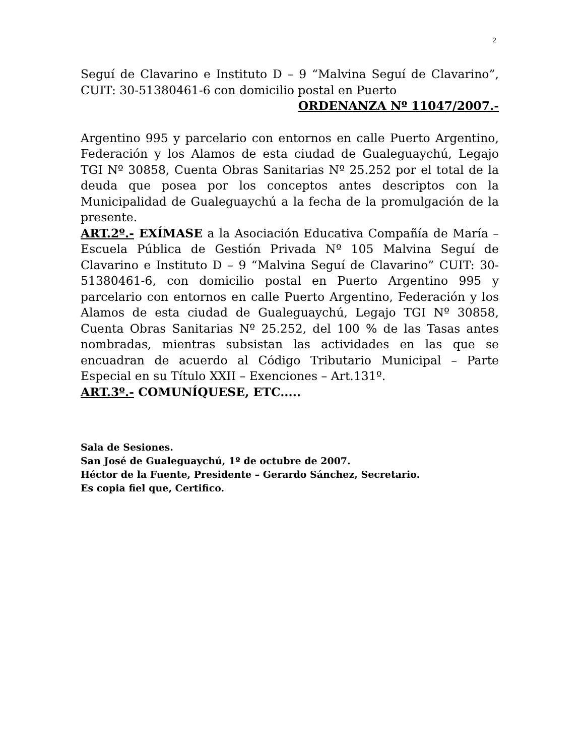2
Seguí de Clavarino e Instituto D – 9 “Malvina Seguí de Clavarino”, CUIT: 30-51380461-6 con domicilio postal en Puerto
ORDENANZA Nº 11047/2007.-
Argentino 995 y parcelario con entornos en calle Puerto Argentino, Federación y los Alamos de esta ciudad de Gualeguaychú, Legajo TGI Nº 30858, Cuenta Obras Sanitarias Nº 25.252 por el total de la deuda que posea por los conceptos antes descriptos con la Municipalidad de Gualeguaychú a la fecha de la promulgación de la presente.
ART.2º.- EXÍMASE a la Asociación Educativa Compañía de María – Escuela Pública de Gestión Privada Nº 105 Malvina Seguí de Clavarino e Instituto D – 9 “Malvina Seguí de Clavarino” CUIT: 30-51380461-6, con domicilio postal en Puerto Argentino 995 y parcelario con entornos en calle Puerto Argentino, Federación y los Alamos de esta ciudad de Gualeguaychú, Legajo TGI Nº 30858, Cuenta Obras Sanitarias Nº 25.252, del 100 % de las Tasas antes nombradas, mientras subsistan las actividades en las que se encuadran de acuerdo al Código Tributario Municipal – Parte Especial en su Título XXII – Exenciones – Art.131º.
ART.3º.- COMUNÍQUESE, ETC.....
Sala de Sesiones.
San José de Gualeguaychú, 1º de octubre de 2007.
Héctor de la Fuente, Presidente – Gerardo Sánchez, Secretario.
Es copia fiel que, Certifico.